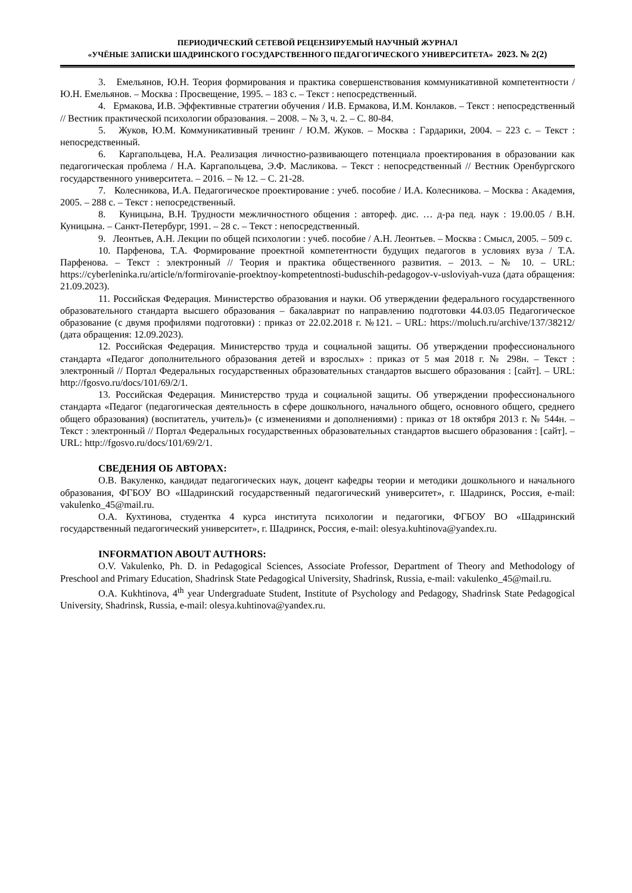ПЕРИОДИЧЕСКИЙ СЕТЕВОЙ РЕЦЕНЗИРУЕМЫЙ НАУЧНЫЙ ЖУРНАЛ
«УЧЁНЫЕ ЗАПИСКИ ШАДРИНСКОГО ГОСУДАРСТВЕННОГО ПЕДАГОГИЧЕСКОГО УНИВЕРСИТЕТА» 2023. № 2(2)
3. Емельянов, Ю.Н. Теория формирования и практика совершенствования коммуникативной компетентности / Ю.Н. Емельянов. – Москва : Просвещение, 1995. – 183 с. – Текст : непосредственный.
4. Ермакова, И.В. Эффективные стратегии обучения / И.В. Ермакова, И.М. Конлаков. – Текст : непосредственный // Вестник практической психологии образования. – 2008. – № 3, ч. 2. – С. 80-84.
5. Жуков, Ю.М. Коммуникативный тренинг / Ю.М. Жуков. – Москва : Гардарики, 2004. – 223 с. – Текст : непосредственный.
6. Каргапольцева, Н.А. Реализация личностно-развивающего потенциала проектирования в образовании как педагогическая проблема / Н.А. Каргапольцева, Э.Ф. Масликова. – Текст : непосредственный // Вестник Оренбургского государственного университета. – 2016. – № 12. – С. 21-28.
7. Колесникова, И.А. Педагогическое проектирование : учеб. пособие / И.А. Колесникова. – Москва : Академия, 2005. – 288 с. – Текст : непосредственный.
8. Куницына, В.Н. Трудности межличностного общения : автореф. дис. … д-ра пед. наук : 19.00.05 / В.Н. Куницына. – Санкт-Петербург, 1991. – 28 с. – Текст : непосредственный.
9. Леонтьев, А.Н. Лекции по общей психологии : учеб. пособие / А.Н. Леонтьев. – Москва : Смысл, 2005. – 509 с.
10. Парфенова, Т.А. Формирование проектной компетентности будущих педагогов в условиях вуза / Т.А. Парфенова. – Текст : электронный // Теория и практика общественного развития. – 2013. – № 10. – URL: https://cyberleninka.ru/article/n/formirovanie-proektnoy-kompetentnosti-buduschih-pedagogov-v-usloviyah-vuza (дата обращения: 21.09.2023).
11. Российская Федерация. Министерство образования и науки. Об утверждении федерального государственного образовательного стандарта высшего образования – бакалавриат по направлению подготовки 44.03.05 Педагогическое образование (с двумя профилями подготовки) : приказ от 22.02.2018 г. №121. – URL: https://moluch.ru/archive/137/38212/ (дата обращения: 12.09.2023).
12. Российская Федерация. Министерство труда и социальной защиты. Об утверждении профессионального стандарта «Педагог дополнительного образования детей и взрослых» : приказ от 5 мая 2018 г. № 298н. – Текст : электронный // Портал Федеральных государственных образовательных стандартов высшего образования : [сайт]. – URL: http://fgosvo.ru/docs/101/69/2/1.
13. Российская Федерация. Министерство труда и социальной защиты. Об утверждении профессионального стандарта «Педагог (педагогическая деятельность в сфере дошкольного, начального общего, основного общего, среднего общего образования) (воспитатель, учитель)» (с изменениями и дополнениями) : приказ от 18 октября 2013 г. № 544н. – Текст : электронный // Портал Федеральных государственных образовательных стандартов высшего образования : [сайт]. – URL: http://fgosvo.ru/docs/101/69/2/1.
СВЕДЕНИЯ ОБ АВТОРАХ:
О.В. Вакуленко, кандидат педагогических наук, доцент кафедры теории и методики дошкольного и начального образования, ФГБОУ ВО «Шадринский государственный педагогический университет», г. Шадринск, Россия, e-mail: vakulenko_45@mail.ru.
О.А. Кухтинова, студентка 4 курса института психологии и педагогики, ФГБОУ ВО «Шадринский государственный педагогический университет», г. Шадринск, Россия, e-mail: olesya.kuhtinova@yandex.ru.
INFORMATION ABOUT AUTHORS:
O.V. Vakulenko, Ph. D. in Pedagogical Sciences, Associate Professor, Department of Theory and Methodology of Preschool and Primary Education, Shadrinsk State Pedagogical University, Shadrinsk, Russia, e-mail: vakulenko_45@mail.ru.
O.A. Kukhtinova, 4<sup>th</sup> year Undergraduate Student, Institute of Psychology and Pedagogy, Shadrinsk State Pedagogical University, Shadrinsk, Russia, e-mail: olesya.kuhtinova@yandex.ru.